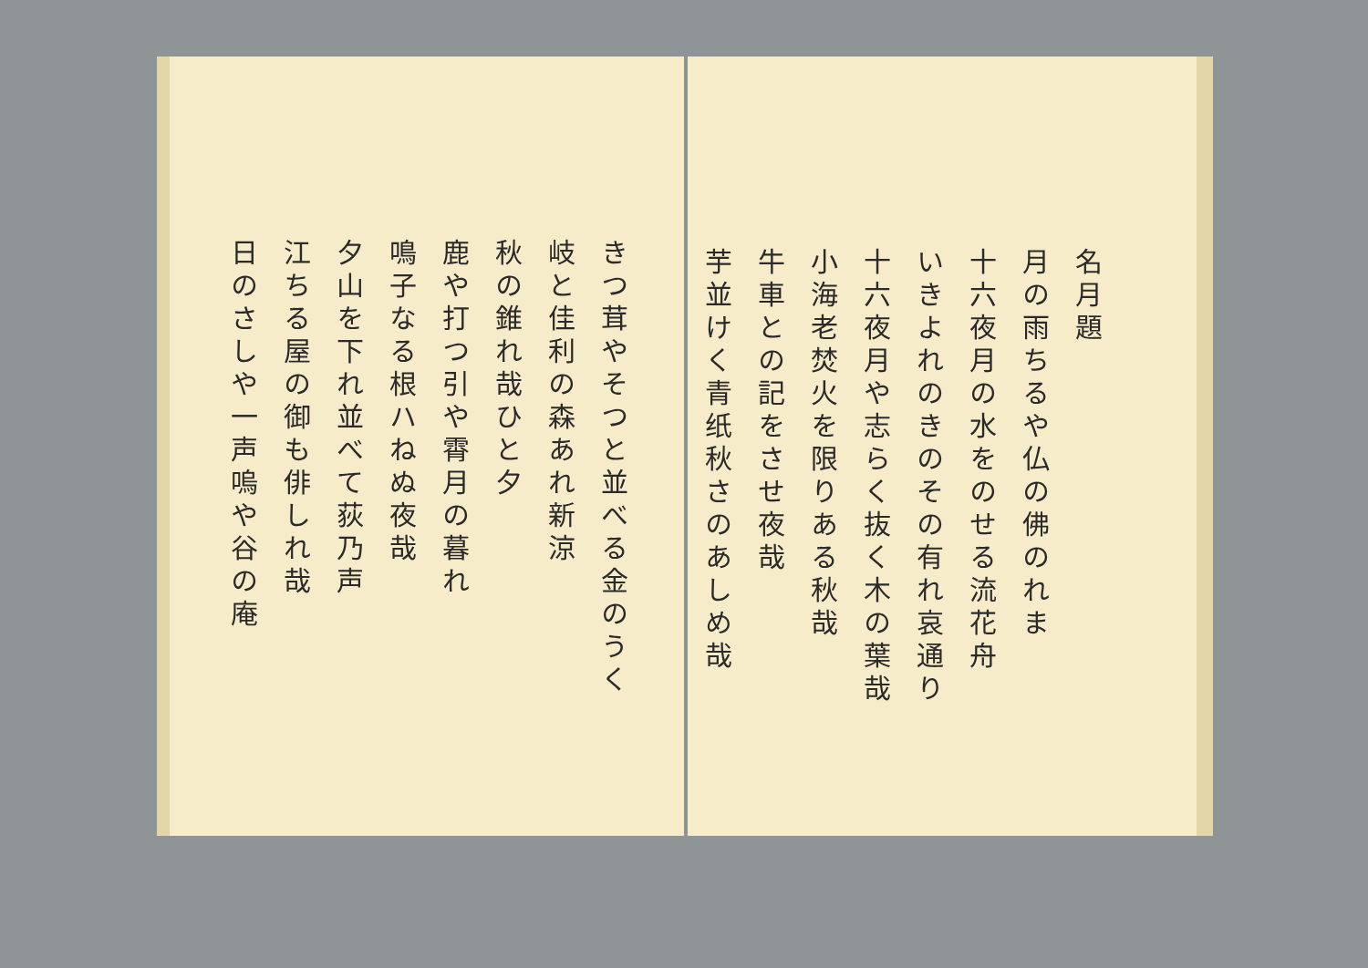きつ茸やそつと並べる金のうく
岐と佳利の森あれ新涼
秋の錐れ哉ひと夕
鹿や打つ引や霄月の暮れ
鳴子なる根ハねぬ夜哉
夕山を下れ並べて荻乃声
江ちる屋の御も俳しれ哉
日のさしや一声嗚や谷の庵
名月題
月の雨ちるや仏の佛のれま
十六夜月の水をのせる流花舟
いきよれのきのその有れ哀通り
十六夜月や志らく抜く木の葉哉
小海老焚火を限りある秋哉
牛車との記をさせ夜哉
芋並けく青纸秋さのあしめ哉